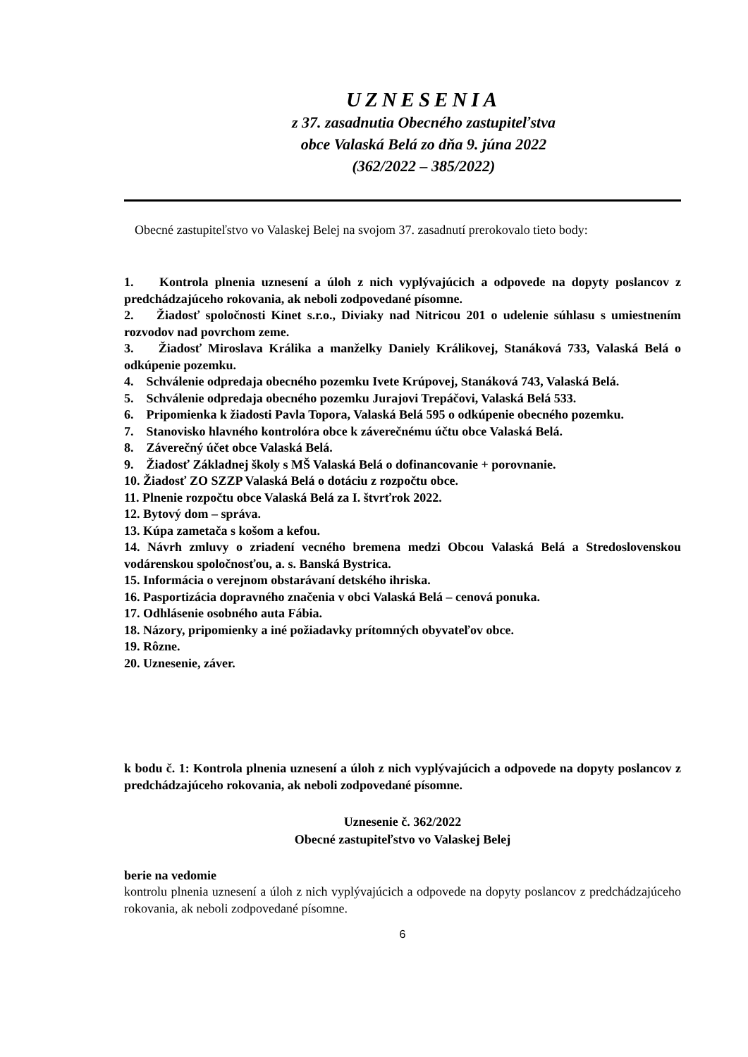UZNESENIA
z 37. zasadnutia Obecného zastupiteľstva
obce Valaská Belá zo dňa 9. júna 2022
(362/2022 – 385/2022)
Obecné zastupiteľstvo vo Valaskej Belej na svojom 37. zasadnutí prerokovalo tieto body:
1. Kontrola plnenia uznesení a úloh z nich vyplývajúcich a odpovede na dopyty poslancov z predchádzajúceho rokovania, ak neboli zodpovedané písomne.
2. Žiadosť spoločnosti Kinet s.r.o., Diviaky nad Nitricou 201 o udelenie súhlasu s umiestnením rozvodov nad povrchom zeme.
3. Žiadosť Miroslava Králika a manželky Daniely Králikovej, Stanáková 733, Valaská Belá o odkúpenie pozemku.
4. Schválenie odpredaja obecného pozemku Ivete Krúpovej, Stanáková 743, Valaská Belá.
5. Schválenie odpredaja obecného pozemku Jurajovi Trepáčovi, Valaská Belá 533.
6. Pripomienka k žiadosti Pavla Topora, Valaská Belá 595 o odkúpenie obecného pozemku.
7. Stanovisko hlavného kontrolóra obce k záverečnému účtu obce Valaská Belá.
8. Záverečný účet obce Valaská Belá.
9. Žiadosť Základnej školy s MŠ Valaská Belá o dofinancovanie + porovnanie.
10. Žiadosť ZO SZZP Valaská Belá o dotáciu z rozpočtu obce.
11. Plnenie rozpočtu obce Valaská Belá za I. štvrťrok 2022.
12. Bytový dom – správa.
13. Kúpa zametača s košom a kefou.
14. Návrh zmluvy o zriadení vecného bremena medzi Obcou Valaská Belá a Stredoslovenskou vodárenskou spoločnosťou, a. s. Banská Bystrica.
15. Informácia o verejnom obstarávaní detského ihriska.
16. Pasportizácia dopravného značenia v obci Valaská Belá – cenová ponuka.
17. Odhlásenie osobného auta Fábia.
18. Názory, pripomienky a iné požiadavky prítomných obyvateľov obce.
19. Rôzne.
20. Uznesenie, záver.
k bodu č. 1: Kontrola plnenia uznesení a úloh z nich vyplývajúcich a odpovede na dopyty poslancov z predchádzajúceho rokovania, ak neboli zodpovedané písomne.
Uznesenie č. 362/2022
Obecné zastupiteľstvo vo Valaskej Belej
berie na vedomie
kontrolu plnenia uznesení a úloh z nich vyplývajúcich a odpovede na dopyty poslancov z predchádzajúceho rokovania, ak neboli zodpovedané písomne.
6